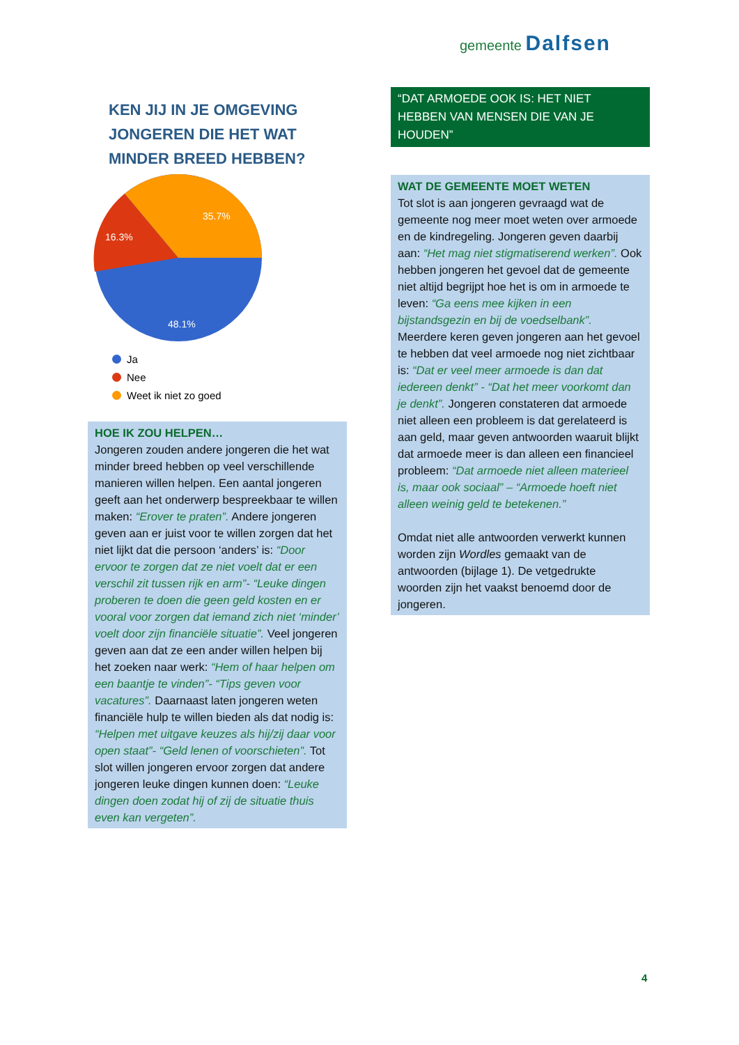gemeente Dalfsen
KEN JIJ IN JE OMGEVING JONGEREN DIE HET WAT MINDER BREED HEBBEN?
35.7%
16.3%
48.1%
Ja
Nee
Weet ik niet zo goed
HOE IK ZOU HELPEN…
Jongeren zouden andere jongeren die het wat minder breed hebben op veel verschillende manieren willen helpen. Een aantal jongeren geeft aan het onderwerp bespreekbaar te willen maken: “Erover te praten”. Andere jongeren geven aan er juist voor te willen zorgen dat het niet lijkt dat die persoon ‘anders’ is: “Door ervoor te zorgen dat ze niet voelt dat er een verschil zit tussen rijk en arm”- “Leuke dingen proberen te doen die geen geld kosten en er vooral voor zorgen dat iemand zich niet ‘minder’ voelt door zijn financiële situatie”. Veel jongeren geven aan dat ze een ander willen helpen bij het zoeken naar werk: “Hem of haar helpen om een baantje te vinden”- “Tips geven voor vacatures”. Daarnaast laten jongeren weten financiële hulp te willen bieden als dat nodig is: “Helpen met uitgave keuzes als hij/zij daar voor open staat”- “Geld lenen of voorschieten”. Tot slot willen jongeren ervoor zorgen dat andere jongeren leuke dingen kunnen doen: “Leuke dingen doen zodat hij of zij de situatie thuis even kan vergeten”.
“DAT ARMOEDE OOK IS: HET NIET HEBBEN VAN MENSEN DIE VAN JE HOUDEN”
WAT DE GEMEENTE MOET WETEN
Tot slot is aan jongeren gevraagd wat de gemeente nog meer moet weten over armoede en de kindregeling. Jongeren geven daarbij aan: “Het mag niet stigmatiserend werken”. Ook hebben jongeren het gevoel dat de gemeente niet altijd begrijpt hoe het is om in armoede te leven: “Ga eens mee kijken in een bijstandsgezin en bij de voedselbank”. Meerdere keren geven jongeren aan het gevoel te hebben dat veel armoede nog niet zichtbaar is: “Dat er veel meer armoede is dan dat iedereen denkt” - “Dat het meer voorkomt dan je denkt”. Jongeren constateren dat armoede niet alleen een probleem is dat gerelateerd is aan geld, maar geven antwoorden waaruit blijkt dat armoede meer is dan alleen een financieel probleem: “Dat armoede niet alleen materieel is, maar ook sociaal” – “Armoede hoeft niet alleen weinig geld te betekenen.”
Omdat niet alle antwoorden verwerkt kunnen worden zijn Wordles gemaakt van de antwoorden (bijlage 1). De vetgedrukte woorden zijn het vaakst benoemd door de jongeren.
4